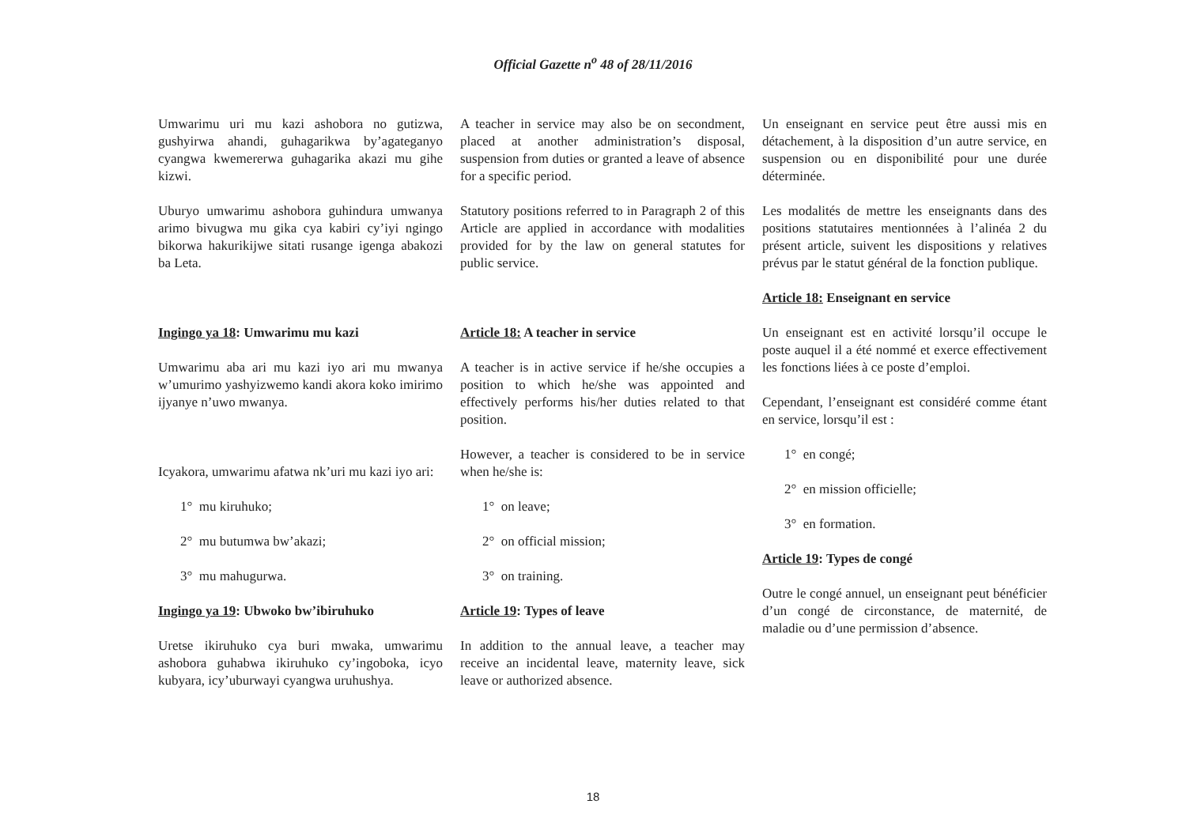Official Gazette n<sup>o</sup> 48 of 28/11/2016
Umwarimu uri mu kazi ashobora no gutizwa, gushyirwa ahandi, guhagarikwa by’agateganyo cyangwa kwemererwa guhagarika akazi mu gihe kizwi.
Uburyo umwarimu ashobora guhindura umwanya arimo bivugwa mu gika cya kabiri cy’iyi ngingo bikorwa hakurikijwe sitati rusange igenga abakozi ba Leta.
Ingingo ya 18: Umwarimu mu kazi
Umwarimu aba ari mu kazi iyo ari mu mwanya w’umurimo yashyizwemo kandi akora koko imirimo ijyanye n’uwo mwanya.
Icyakora, umwarimu afatwa nk’uri mu kazi iyo ari:
1° mu kiruhuko;
2° mu butumwa bw’akazi;
3° mu mahugurwa.
Ingingo ya 19: Ubwoko bw’ibiruhuko
Uretse ikiruhuko cya buri mwaka, umwarimu ashobora guhabwa ikiruhuko cy’ingoboka, icyo kubyara, icy’uburwayi cyangwa uruhushya.
A teacher in service may also be on secondment, placed at another administration’s disposal, suspension from duties or granted a leave of absence for a specific period.
Statutory positions referred to in Paragraph 2 of this Article are applied in accordance with modalities provided for by the law on general statutes for public service.
Article 18: A teacher in service
A teacher is in active service if he/she occupies a position to which he/she was appointed and effectively performs his/her duties related to that position.
However, a teacher is considered to be in service when he/she is:
1° on leave;
2° on official mission;
3° on training.
Article 19: Types of leave
In addition to the annual leave, a teacher may receive an incidental leave, maternity leave, sick leave or authorized absence.
Un enseignant en service peut être aussi mis en détachement, à la disposition d’un autre service, en suspension ou en disponibilité pour une durée déterminée.
Les modalités de mettre les enseignants dans des positions statutaires mentionnées à l’alinéa 2 du présent article, suivent les dispositions y relatives prévus par le statut général de la fonction publique.
Article 18: Enseignant en service
Un enseignant est en activité lorsqu’il occupe le poste auquel il a été nommé et exerce effectivement les fonctions liées à ce poste d’emploi.
Cependant, l’enseignant est considéré comme étant en service, lorsqu’il est :
1° en congé;
2° en mission officielle;
3° en formation.
Article 19: Types de congé
Outre le congé annuel, un enseignant peut bénéficier d’un congé de circonstance, de maternité, de maladie ou d’une permission d’absence.
18